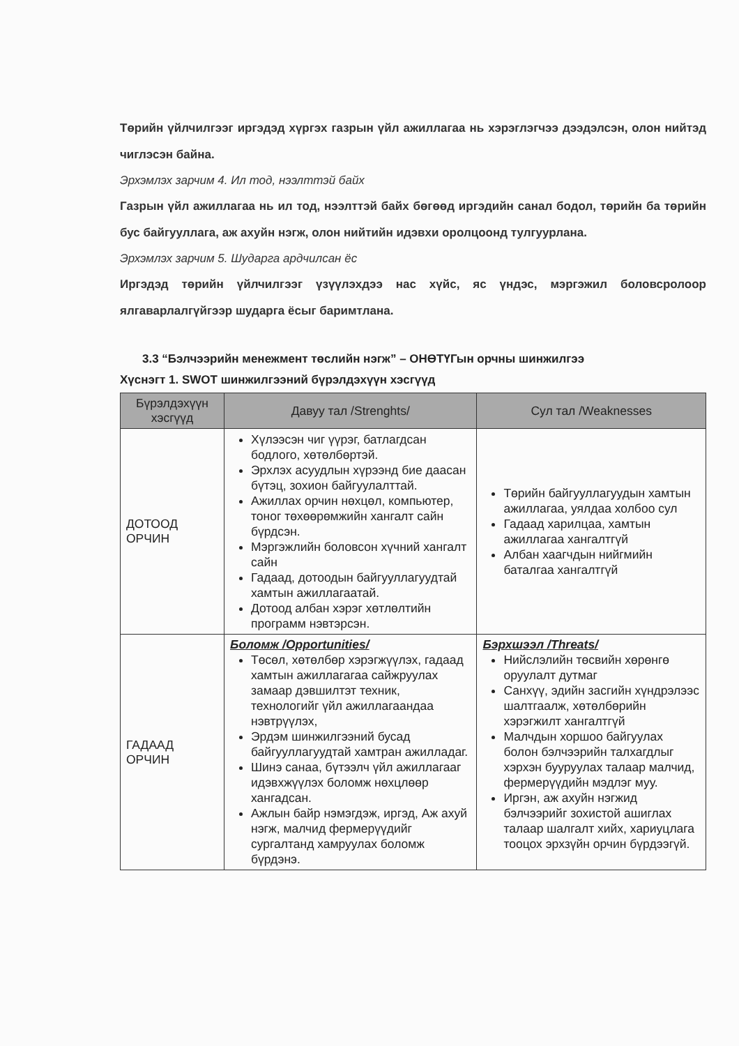Төрийн үйлчилгээг иргэдэд хүргэх газрын үйл ажиллагаа нь хэрэглэгчээ дээдэлсэн, олон нийтэд чиглэсэн байна.
Эрхэмлэх зарчим 4. Ил тод, нээлттэй байх
Газрын үйл ажиллагаа нь ил тод, нээлттэй байх бөгөөд иргэдийн санал бодол, төрийн ба төрийн бус байгууллага, аж ахуйн нэгж, олон нийтийн идэвхи оролцоонд тулгуурлана.
Эрхэмлэх зарчим 5. Шударга ардчилсан ёс
Иргэдэд төрийн үйлчилгээг үзүүлэхдээ нас хүйс, яс үндэс, мэргэжил боловсролоор ялгаварлалгүйгээр шударга ёсыг баримтлана.
3.3 “Бэлчээрийн менежмент төслийн нэгж” – ОНӨТҮГын орчны шинжилгээ
Хүснэгт 1. SWOT шинжилгээний бүрэлдэхүүн хэсгүүд
| Бүрэлдэхүүн хэсгүүд | Давуу тал /Strenghts/ | Сул тал /Weaknesses |
| --- | --- | --- |
| ДОТООД ОРЧИН | Хүлээсэн чиг үүрэг, батлагдсан бодлого, хөтөлбөртэй. Эрхлэх асуудлын хүрээнд бие даасан бүтэц, зохион байгуулалттай. Ажиллах орчин нөхцөл, компьютер, тоног төхөөрөмжийн хангалт сайн бүрдсэн. Мэргэжлийн боловсон хүчний хангалт сайн Гадаад, дотоодын байгууллагуудтай хамтын ажиллагаатай. Дотоод албан хэрэг хөтлөлтийн программ нэвтэрсэн. | Төрийн байгууллагуудын хамтын ажиллагаа, уялдаа холбоо сул Гадаад харилцаа, хамтын ажиллагаа хангалтгүй Албан хаагчдын нийгмийн баталгаа хангалтгүй |
| ГАДААД ОРЧИН | Боломж /Opportunities/ Төсөл, хөтөлбөр хэрэгжүүлэх, гадаад хамтын ажиллагагаа сайжруулах замаар дэвшилтэт техник, технологийг үйл ажиллагаандаа нэвтрүүлэх, Эрдэм шинжилгээний бусад байгууллагуудтай хамтран ажилладаг. Шинэ санаа, бүтээлч үйл ажиллагааг идэвхжүүлэх боломж нөхцлөөр хангадсан. Ажлын байр нэмэгдэж, иргэд, Аж ахуй нэгж, малчид фермерүүдийг сургалтанд хамруулах боломж бүрдэнэ. | Бэрхшээл /Threats/ Нийслэлийн төсвийн хөрөнгө оруулалт дутмаг Санхүү, эдийн засгийн хүндрэлээс шалтгаалж, хөтөлбөрийн хэрэгжилт хангалтгүй Малчдын хоршоо байгуулах болон бэлчээрийн талхагдлыг хэрхэн бууруулах талаар малчид, фермерүүдийн мэдлэг муу. Иргэн, аж ахуйн нэгжид бэлчээрийг зохистой ашиглах талаар шалгалт хийх, хариуцлага тооцох эрхзүйн орчин бүрдээгүй. |